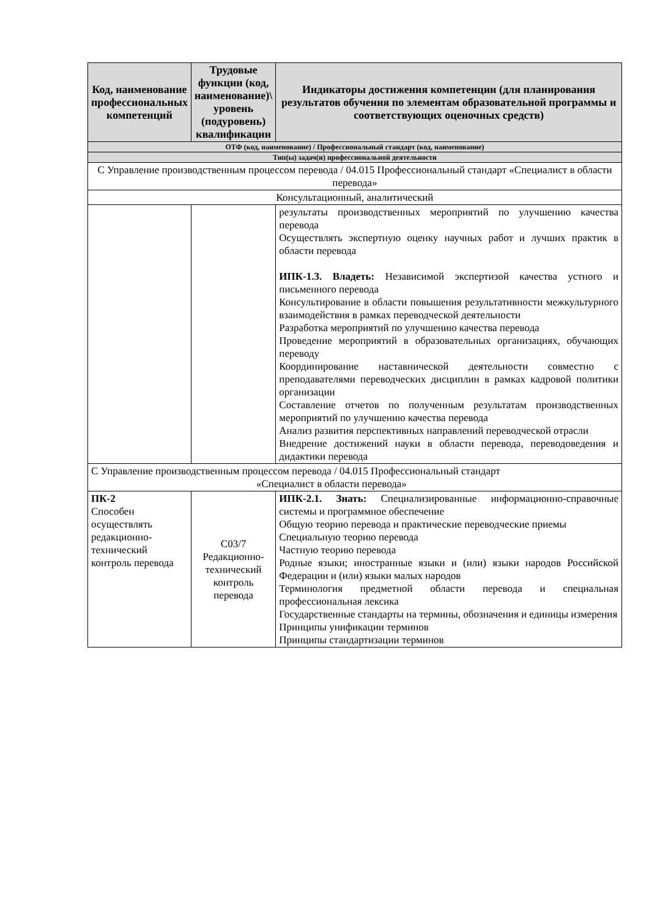| Код, наименование профессиональных компетенций | Трудовые функции (код, наименование)\ уровень (подуровень) квалификации | Индикаторы достижения компетенции (для планирования результатов обучения по элементам образовательной программы и соответствующих оценочных средств) |
| --- | --- | --- |
| ОТФ (код, наименование) / Профессиональный стандарт (код, наименование) | | |
| Тип(ы) задач(и) профессиональной деятельности | | |
| С Управление производственным процессом перевода / 04.015 Профессиональный стандарт «Специалист в области перевода» | | |
| Консультационный, аналитический | | |
| | | результаты производственных мероприятий по улучшению качества перевода Осуществлять экспертную оценку научных работ и лучших практик в области перевода ИПК-1.3. Владеть: Независимой экспертизой качества устного и письменного перевода Консультирование в области повышения результативности межкультурного взаимодействия в рамках переводческой деятельности Разработка мероприятий по улучшению качества перевода Проведение мероприятий в образовательных организациях, обучающих переводу Координирование наставнической деятельности совместно с преподавателями переводческих дисциплин в рамках кадровой политики организации Составление отчетов по полученным результатам производственных мероприятий по улучшению качества перевода Анализ развития перспективных направлений переводческой отрасли Внедрение достижений науки в области перевода, переводоведения и дидактики перевода |
| С Управление производственным процессом перевода / 04.015 Профессиональный стандарт «Специалист в области перевода» | | |
| ПК-2 Способен осуществлять редакционно-технический контроль перевода | С03/7 Редакционно-технический контроль перевода | ИПК-2.1. Знать: Специализированные информационно-справочные системы и программное обеспечение Общую теорию перевода и практические переводческие приемы Специальную теорию перевода Частную теорию перевода Родные языки; иностранные языки и (или) языки народов Российской Федерации и (или) языки малых народов Терминология предметной области перевода и специальная профессиональная лексика Государственные стандарты на термины, обозначения и единицы измерения Принципы унификации терминов Принципы стандартизации терминов |